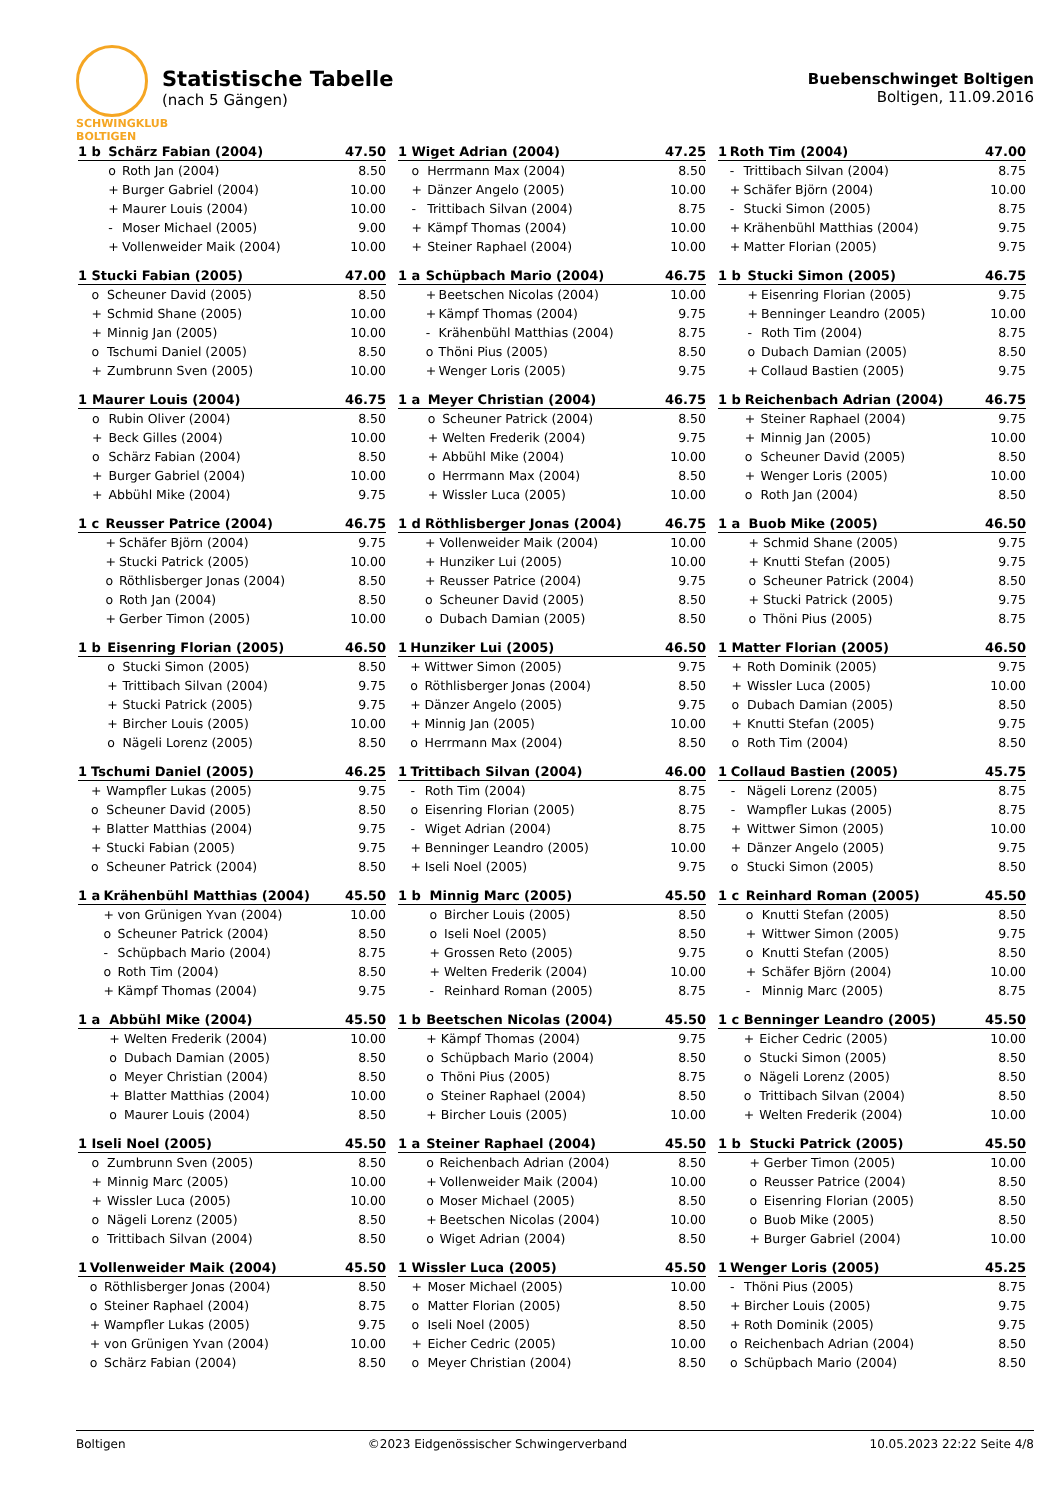SCHWINGKLUB
BOLTIGEN
Statistische Tabelle
(nach 5 Gängen)
Buebenschwinget Boltigen
Boltigen, 11.09.2016
| 1 b | Schärz Fabian (2004) | | 47.50 |
| --- | --- | --- | --- |
| | o | Roth Jan (2004) | 8.50 |
| | + | Burger Gabriel (2004) | 10.00 |
| | + | Maurer Louis (2004) | 10.00 |
| | - | Moser Michael (2005) | 9.00 |
| | + | Vollenweider Maik (2004) | 10.00 |
| 1 | Wiget Adrian (2004) | | 47.25 |
| --- | --- | --- | --- |
| | o | Herrmann Max (2004) | 8.50 |
| | + | Dänzer Angelo (2005) | 10.00 |
| | - | Trittibach Silvan (2004) | 8.75 |
| | + | Kämpf Thomas (2004) | 10.00 |
| | + | Steiner Raphael (2004) | 10.00 |
| 1 | Roth Tim (2004) | | 47.00 |
| --- | --- | --- | --- |
| | - | Trittibach Silvan (2004) | 8.75 |
| | + | Schäfer Björn (2004) | 10.00 |
| | - | Stucki Simon (2005) | 8.75 |
| | + | Krähenbühl Matthias (2004) | 9.75 |
| | + | Matter Florian (2005) | 9.75 |
| 1 | Stucki Fabian (2005) | | 47.00 |
| --- | --- | --- | --- |
| | o | Scheuner David (2005) | 8.50 |
| | + | Schmid Shane (2005) | 10.00 |
| | + | Minnig Jan (2005) | 10.00 |
| | o | Tschumi Daniel (2005) | 8.50 |
| | + | Zumbrunn Sven (2005) | 10.00 |
| 1 a | Schüpbach Mario (2004) | | 46.75 |
| --- | --- | --- | --- |
| | + | Beetschen Nicolas (2004) | 10.00 |
| | + | Kämpf Thomas (2004) | 9.75 |
| | - | Krähenbühl Matthias (2004) | 8.75 |
| | o | Thöni Pius (2005) | 8.50 |
| | + | Wenger Loris (2005) | 9.75 |
| 1 b | Stucki Simon (2005) | | 46.75 |
| --- | --- | --- | --- |
| | + | Eisenring Florian (2005) | 9.75 |
| | + | Benninger Leandro (2005) | 10.00 |
| | - | Roth Tim (2004) | 8.75 |
| | o | Dubach Damian (2005) | 8.50 |
| | + | Collaud Bastien (2005) | 9.75 |
| 1 | Maurer Louis (2004) | | 46.75 |
| --- | --- | --- | --- |
| | o | Rubin Oliver (2004) | 8.50 |
| | + | Beck Gilles (2004) | 10.00 |
| | o | Schärz Fabian (2004) | 8.50 |
| | + | Burger Gabriel (2004) | 10.00 |
| | + | Abbühl Mike (2004) | 9.75 |
| 1 a | Meyer Christian (2004) | | 46.75 |
| --- | --- | --- | --- |
| | o | Scheuner Patrick (2004) | 8.50 |
| | + | Welten Frederik (2004) | 9.75 |
| | + | Abbühl Mike (2004) | 10.00 |
| | o | Herrmann Max (2004) | 8.50 |
| | + | Wissler Luca (2005) | 10.00 |
| 1 b | Reichenbach Adrian (2004) | | 46.75 |
| --- | --- | --- | --- |
| | + | Steiner Raphael (2004) | 9.75 |
| | + | Minnig Jan (2005) | 10.00 |
| | o | Scheuner David (2005) | 8.50 |
| | + | Wenger Loris (2005) | 10.00 |
| | o | Roth Jan (2004) | 8.50 |
| 1 c | Reusser Patrice (2004) | | 46.75 |
| --- | --- | --- | --- |
| | + | Schäfer Björn (2004) | 9.75 |
| | + | Stucki Patrick (2005) | 10.00 |
| | o | Röthlisberger Jonas (2004) | 8.50 |
| | o | Roth Jan (2004) | 8.50 |
| | + | Gerber Timon (2005) | 10.00 |
| 1 d | Röthlisberger Jonas (2004) | | 46.75 |
| --- | --- | --- | --- |
| | + | Vollenweider Maik (2004) | 10.00 |
| | + | Hunziker Lui (2005) | 10.00 |
| | + | Reusser Patrice (2004) | 9.75 |
| | o | Scheuner David (2005) | 8.50 |
| | o | Dubach Damian (2005) | 8.50 |
| 1 a | Buob Mike (2005) | | 46.50 |
| --- | --- | --- | --- |
| | + | Schmid Shane (2005) | 9.75 |
| | + | Knutti Stefan (2005) | 9.75 |
| | o | Scheuner Patrick (2004) | 8.50 |
| | + | Stucki Patrick (2005) | 9.75 |
| | o | Thöni Pius (2005) | 8.75 |
| 1 b | Eisenring Florian (2005) | | 46.50 |
| --- | --- | --- | --- |
| | o | Stucki Simon (2005) | 8.50 |
| | + | Trittibach Silvan (2004) | 9.75 |
| | + | Stucki Patrick (2005) | 9.75 |
| | + | Bircher Louis (2005) | 10.00 |
| | o | Nägeli Lorenz (2005) | 8.50 |
| 1 | Hunziker Lui (2005) | | 46.50 |
| --- | --- | --- | --- |
| | + | Wittwer Simon (2005) | 9.75 |
| | o | Röthlisberger Jonas (2004) | 8.50 |
| | + | Dänzer Angelo (2005) | 9.75 |
| | + | Minnig Jan (2005) | 10.00 |
| | o | Herrmann Max (2004) | 8.50 |
| 1 | Matter Florian (2005) | | 46.50 |
| --- | --- | --- | --- |
| | + | Roth Dominik (2005) | 9.75 |
| | + | Wissler Luca (2005) | 10.00 |
| | o | Dubach Damian (2005) | 8.50 |
| | + | Knutti Stefan (2005) | 9.75 |
| | o | Roth Tim (2004) | 8.50 |
| 1 | Tschumi Daniel (2005) | | 46.25 |
| --- | --- | --- | --- |
| | + | Wampfler Lukas (2005) | 9.75 |
| | o | Scheuner David (2005) | 8.50 |
| | + | Blatter Matthias (2004) | 9.75 |
| | + | Stucki Fabian (2005) | 9.75 |
| | o | Scheuner Patrick (2004) | 8.50 |
| 1 | Trittibach Silvan (2004) | | 46.00 |
| --- | --- | --- | --- |
| | - | Roth Tim (2004) | 8.75 |
| | o | Eisenring Florian (2005) | 8.75 |
| | - | Wiget Adrian (2004) | 8.75 |
| | + | Benninger Leandro (2005) | 10.00 |
| | + | Iseli Noel (2005) | 9.75 |
| 1 | Collaud Bastien (2005) | | 45.75 |
| --- | --- | --- | --- |
| | - | Nägeli Lorenz (2005) | 8.75 |
| | - | Wampfler Lukas (2005) | 8.75 |
| | + | Wittwer Simon (2005) | 10.00 |
| | + | Dänzer Angelo (2005) | 9.75 |
| | o | Stucki Simon (2005) | 8.50 |
| 1 a | Krähenbühl Matthias (2004) | | 45.50 |
| --- | --- | --- | --- |
| | + | von Grünigen Yvan (2004) | 10.00 |
| | o | Scheuner Patrick (2004) | 8.50 |
| | - | Schüpbach Mario (2004) | 8.75 |
| | o | Roth Tim (2004) | 8.50 |
| | + | Kämpf Thomas (2004) | 9.75 |
| 1 b | Minnig Marc (2005) | | 45.50 |
| --- | --- | --- | --- |
| | o | Bircher Louis (2005) | 8.50 |
| | o | Iseli Noel (2005) | 8.50 |
| | + | Grossen Reto (2005) | 9.75 |
| | + | Welten Frederik (2004) | 10.00 |
| | - | Reinhard Roman (2005) | 8.75 |
| 1 c | Reinhard Roman (2005) | | 45.50 |
| --- | --- | --- | --- |
| | o | Knutti Stefan (2005) | 8.50 |
| | + | Wittwer Simon (2005) | 9.75 |
| | o | Knutti Stefan (2005) | 8.50 |
| | + | Schäfer Björn (2004) | 10.00 |
| | - | Minnig Marc (2005) | 8.75 |
| 1 a | Abbühl Mike (2004) | | 45.50 |
| --- | --- | --- | --- |
| | + | Welten Frederik (2004) | 10.00 |
| | o | Dubach Damian (2005) | 8.50 |
| | o | Meyer Christian (2004) | 8.50 |
| | + | Blatter Matthias (2004) | 10.00 |
| | o | Maurer Louis (2004) | 8.50 |
| 1 b | Beetschen Nicolas (2004) | | 45.50 |
| --- | --- | --- | --- |
| | + | Kämpf Thomas (2004) | 9.75 |
| | o | Schüpbach Mario (2004) | 8.50 |
| | o | Thöni Pius (2005) | 8.75 |
| | o | Steiner Raphael (2004) | 8.50 |
| | + | Bircher Louis (2005) | 10.00 |
| 1 c | Benninger Leandro (2005) | | 45.50 |
| --- | --- | --- | --- |
| | + | Eicher Cedric (2005) | 10.00 |
| | o | Stucki Simon (2005) | 8.50 |
| | o | Nägeli Lorenz (2005) | 8.50 |
| | o | Trittibach Silvan (2004) | 8.50 |
| | + | Welten Frederik (2004) | 10.00 |
| 1 | Iseli Noel (2005) | | 45.50 |
| --- | --- | --- | --- |
| | o | Zumbrunn Sven (2005) | 8.50 |
| | + | Minnig Marc (2005) | 10.00 |
| | + | Wissler Luca (2005) | 10.00 |
| | o | Nägeli Lorenz (2005) | 8.50 |
| | o | Trittibach Silvan (2004) | 8.50 |
| 1 a | Steiner Raphael (2004) | | 45.50 |
| --- | --- | --- | --- |
| | o | Reichenbach Adrian (2004) | 8.50 |
| | + | Vollenweider Maik (2004) | 10.00 |
| | o | Moser Michael (2005) | 8.50 |
| | + | Beetschen Nicolas (2004) | 10.00 |
| | o | Wiget Adrian (2004) | 8.50 |
| 1 b | Stucki Patrick (2005) | | 45.50 |
| --- | --- | --- | --- |
| | + | Gerber Timon (2005) | 10.00 |
| | o | Reusser Patrice (2004) | 8.50 |
| | o | Eisenring Florian (2005) | 8.50 |
| | o | Buob Mike (2005) | 8.50 |
| | + | Burger Gabriel (2004) | 10.00 |
| 1 | Vollenweider Maik (2004) | | 45.50 |
| --- | --- | --- | --- |
| | o | Röthlisberger Jonas (2004) | 8.50 |
| | o | Steiner Raphael (2004) | 8.75 |
| | + | Wampfler Lukas (2005) | 9.75 |
| | + | von Grünigen Yvan (2004) | 10.00 |
| | o | Schärz Fabian (2004) | 8.50 |
| 1 | Wissler Luca (2005) | | 45.50 |
| --- | --- | --- | --- |
| | + | Moser Michael (2005) | 10.00 |
| | o | Matter Florian (2005) | 8.50 |
| | o | Iseli Noel (2005) | 8.50 |
| | + | Eicher Cedric (2005) | 10.00 |
| | o | Meyer Christian (2004) | 8.50 |
| 1 | Wenger Loris (2005) | | 45.25 |
| --- | --- | --- | --- |
| | - | Thöni Pius (2005) | 8.75 |
| | + | Bircher Louis (2005) | 9.75 |
| | + | Roth Dominik (2005) | 9.75 |
| | o | Reichenbach Adrian (2004) | 8.50 |
| | o | Schüpbach Mario (2004) | 8.50 |
Boltigen ©2023 Eidgenössischer Schwingerverband 10.05.2023 22:22 Seite 4/8